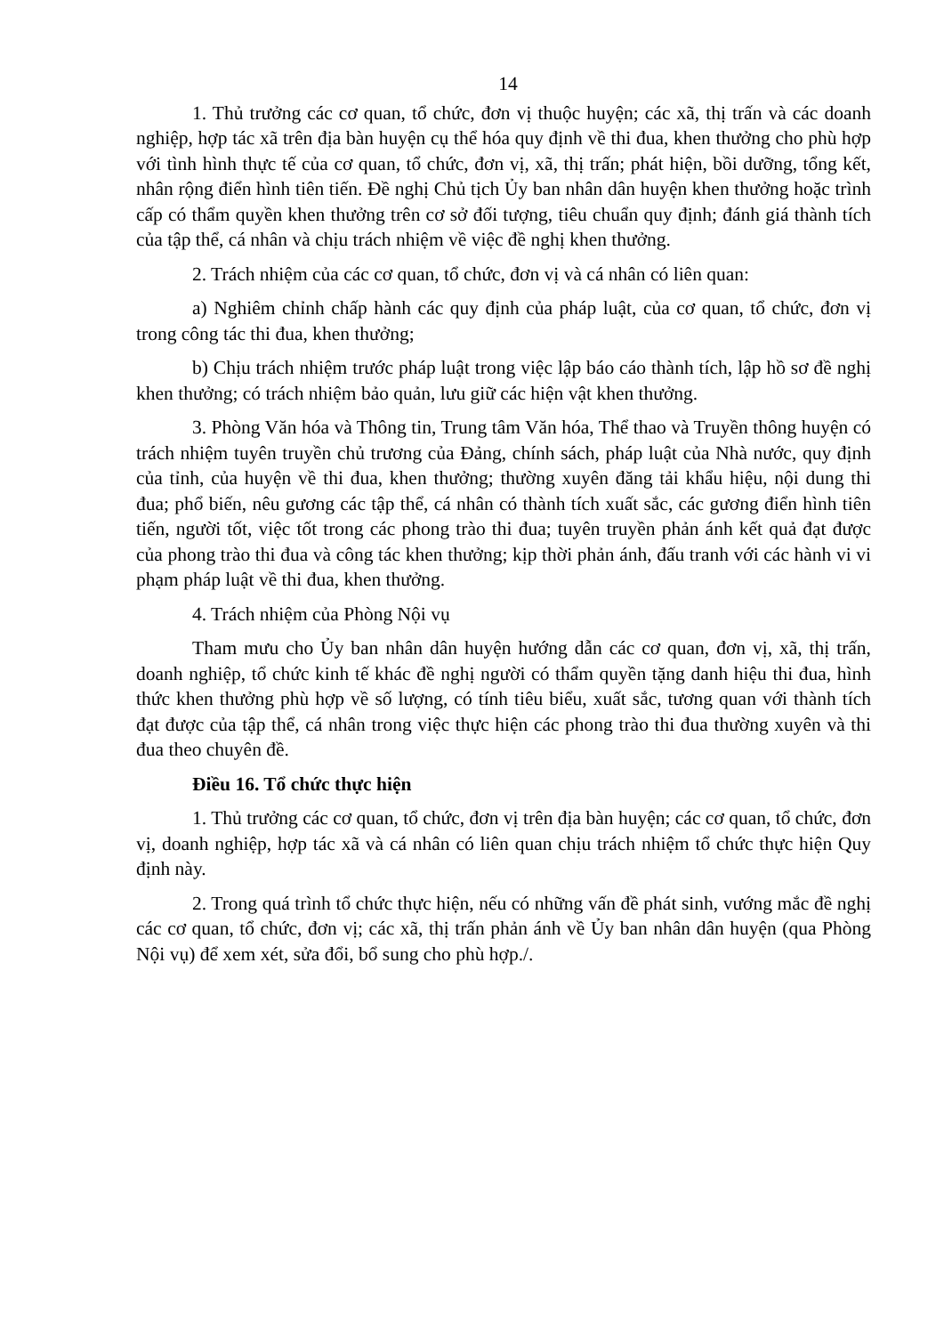14
1. Thủ trưởng các cơ quan, tổ chức, đơn vị thuộc huyện; các xã, thị trấn và các doanh nghiệp, hợp tác xã trên địa bàn huyện cụ thể hóa quy định về thi đua, khen thưởng cho phù hợp với tình hình thực tế của cơ quan, tổ chức, đơn vị, xã, thị trấn; phát hiện, bồi dưỡng, tổng kết, nhân rộng điển hình tiên tiến. Đề nghị Chủ tịch Ủy ban nhân dân huyện khen thưởng hoặc trình cấp có thẩm quyền khen thưởng trên cơ sở đối tượng, tiêu chuẩn quy định; đánh giá thành tích của tập thể, cá nhân và chịu trách nhiệm về việc đề nghị khen thưởng.
2. Trách nhiệm của các cơ quan, tổ chức, đơn vị và cá nhân có liên quan:
a) Nghiêm chỉnh chấp hành các quy định của pháp luật, của cơ quan, tổ chức, đơn vị trong công tác thi đua, khen thưởng;
b) Chịu trách nhiệm trước pháp luật trong việc lập báo cáo thành tích, lập hồ sơ đề nghị khen thưởng; có trách nhiệm bảo quản, lưu giữ các hiện vật khen thưởng.
3. Phòng Văn hóa và Thông tin, Trung tâm Văn hóa, Thể thao và Truyền thông huyện có trách nhiệm tuyên truyền chủ trương của Đảng, chính sách, pháp luật của Nhà nước, quy định của tỉnh, của huyện về thi đua, khen thưởng; thường xuyên đăng tải khẩu hiệu, nội dung thi đua; phổ biến, nêu gương các tập thể, cá nhân có thành tích xuất sắc, các gương điển hình tiên tiến, người tốt, việc tốt trong các phong trào thi đua; tuyên truyền phản ánh kết quả đạt được của phong trào thi đua và công tác khen thưởng; kịp thời phản ánh, đấu tranh với các hành vi vi phạm pháp luật về thi đua, khen thưởng.
4. Trách nhiệm của Phòng Nội vụ
Tham mưu cho Ủy ban nhân dân huyện hướng dẫn các cơ quan, đơn vị, xã, thị trấn, doanh nghiệp, tổ chức kinh tế khác đề nghị người có thẩm quyền tặng danh hiệu thi đua, hình thức khen thưởng phù hợp về số lượng, có tính tiêu biểu, xuất sắc, tương quan với thành tích đạt được của tập thể, cá nhân trong việc thực hiện các phong trào thi đua thường xuyên và thi đua theo chuyên đề.
Điều 16. Tổ chức thực hiện
1. Thủ trưởng các cơ quan, tổ chức, đơn vị trên địa bàn huyện; các cơ quan, tổ chức, đơn vị, doanh nghiệp, hợp tác xã và cá nhân có liên quan chịu trách nhiệm tổ chức thực hiện Quy định này.
2. Trong quá trình tổ chức thực hiện, nếu có những vấn đề phát sinh, vướng mắc đề nghị các cơ quan, tổ chức, đơn vị; các xã, thị trấn phản ánh về Ủy ban nhân dân huyện (qua Phòng Nội vụ) để xem xét, sửa đổi, bổ sung cho phù hợp./.